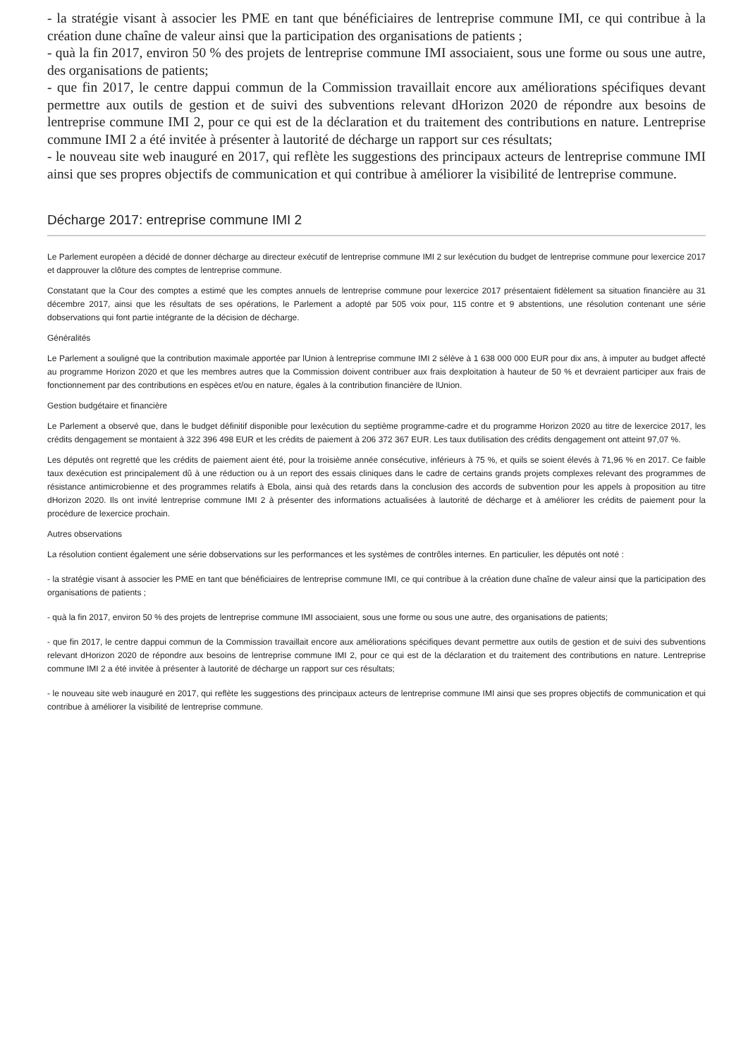- la stratégie visant à associer les PME en tant que bénéficiaires de lentreprise commune IMI, ce qui contribue à la création dune chaîne de valeur ainsi que la participation des organisations de patients ;
- quà la fin 2017, environ 50 % des projets de lentreprise commune IMI associaient, sous une forme ou sous une autre, des organisations de patients;
- que fin 2017, le centre dappui commun de la Commission travaillait encore aux améliorations spécifiques devant permettre aux outils de gestion et de suivi des subventions relevant dHorizon 2020 de répondre aux besoins de lentreprise commune IMI 2, pour ce qui est de la déclaration et du traitement des contributions en nature. Lentreprise commune IMI 2 a été invitée à présenter à lautorité de décharge un rapport sur ces résultats;
- le nouveau site web inauguré en 2017, qui reflète les suggestions des principaux acteurs de lentreprise commune IMI ainsi que ses propres objectifs de communication et qui contribue à améliorer la visibilité de lentreprise commune.
Décharge 2017: entreprise commune IMI 2
Le Parlement européen a décidé de donner décharge au directeur exécutif de lentreprise commune IMI 2 sur lexécution du budget de lentreprise commune pour lexercice 2017 et dapprouver la clôture des comptes de lentreprise commune.
Constatant que la Cour des comptes a estimé que les comptes annuels de lentreprise commune pour lexercice 2017 présentaient fidèlement sa situation financière au 31 décembre 2017, ainsi que les résultats de ses opérations, le Parlement a adopté par 505 voix pour, 115 contre et 9 abstentions, une résolution contenant une série dobservations qui font partie intégrante de la décision de décharge.
Généralités
Le Parlement a souligné que la contribution maximale apportée par lUnion à lentreprise commune IMI 2 sélève à 1 638 000 000 EUR pour dix ans, à imputer au budget affecté au programme Horizon 2020 et que les membres autres que la Commission doivent contribuer aux frais dexploitation à hauteur de 50 % et devraient participer aux frais de fonctionnement par des contributions en espèces et/ou en nature, égales à la contribution financière de lUnion.
Gestion budgétaire et financière
Le Parlement a observé que, dans le budget définitif disponible pour lexécution du septième programme-cadre et du programme Horizon 2020 au titre de lexercice 2017, les crédits dengagement se montaient à 322 396 498 EUR et les crédits de paiement à 206 372 367 EUR. Les taux dutilisation des crédits dengagement ont atteint 97,07 %.
Les députés ont regretté que les crédits de paiement aient été, pour la troisième année consécutive, inférieurs à 75 %, et quils se soient élevés à 71,96 % en 2017. Ce faible taux dexécution est principalement dû à une réduction ou à un report des essais cliniques dans le cadre de certains grands projets complexes relevant des programmes de résistance antimicrobienne et des programmes relatifs à Ebola, ainsi quà des retards dans la conclusion des accords de subvention pour les appels à proposition au titre dHorizon 2020. Ils ont invité lentreprise commune IMI 2 à présenter des informations actualisées à lautorité de décharge et à améliorer les crédits de paiement pour la procédure de lexercice prochain.
Autres observations
La résolution contient également une série dobservations sur les performances et les systèmes de contrôles internes. En particulier, les députés ont noté :
- la stratégie visant à associer les PME en tant que bénéficiaires de lentreprise commune IMI, ce qui contribue à la création dune chaîne de valeur ainsi que la participation des organisations de patients ;
- quà la fin 2017, environ 50 % des projets de lentreprise commune IMI associaient, sous une forme ou sous une autre, des organisations de patients;
- que fin 2017, le centre dappui commun de la Commission travaillait encore aux améliorations spécifiques devant permettre aux outils de gestion et de suivi des subventions relevant dHorizon 2020 de répondre aux besoins de lentreprise commune IMI 2, pour ce qui est de la déclaration et du traitement des contributions en nature. Lentreprise commune IMI 2 a été invitée à présenter à lautorité de décharge un rapport sur ces résultats;
- le nouveau site web inauguré en 2017, qui reflète les suggestions des principaux acteurs de lentreprise commune IMI ainsi que ses propres objectifs de communication et qui contribue à améliorer la visibilité de lentreprise commune.